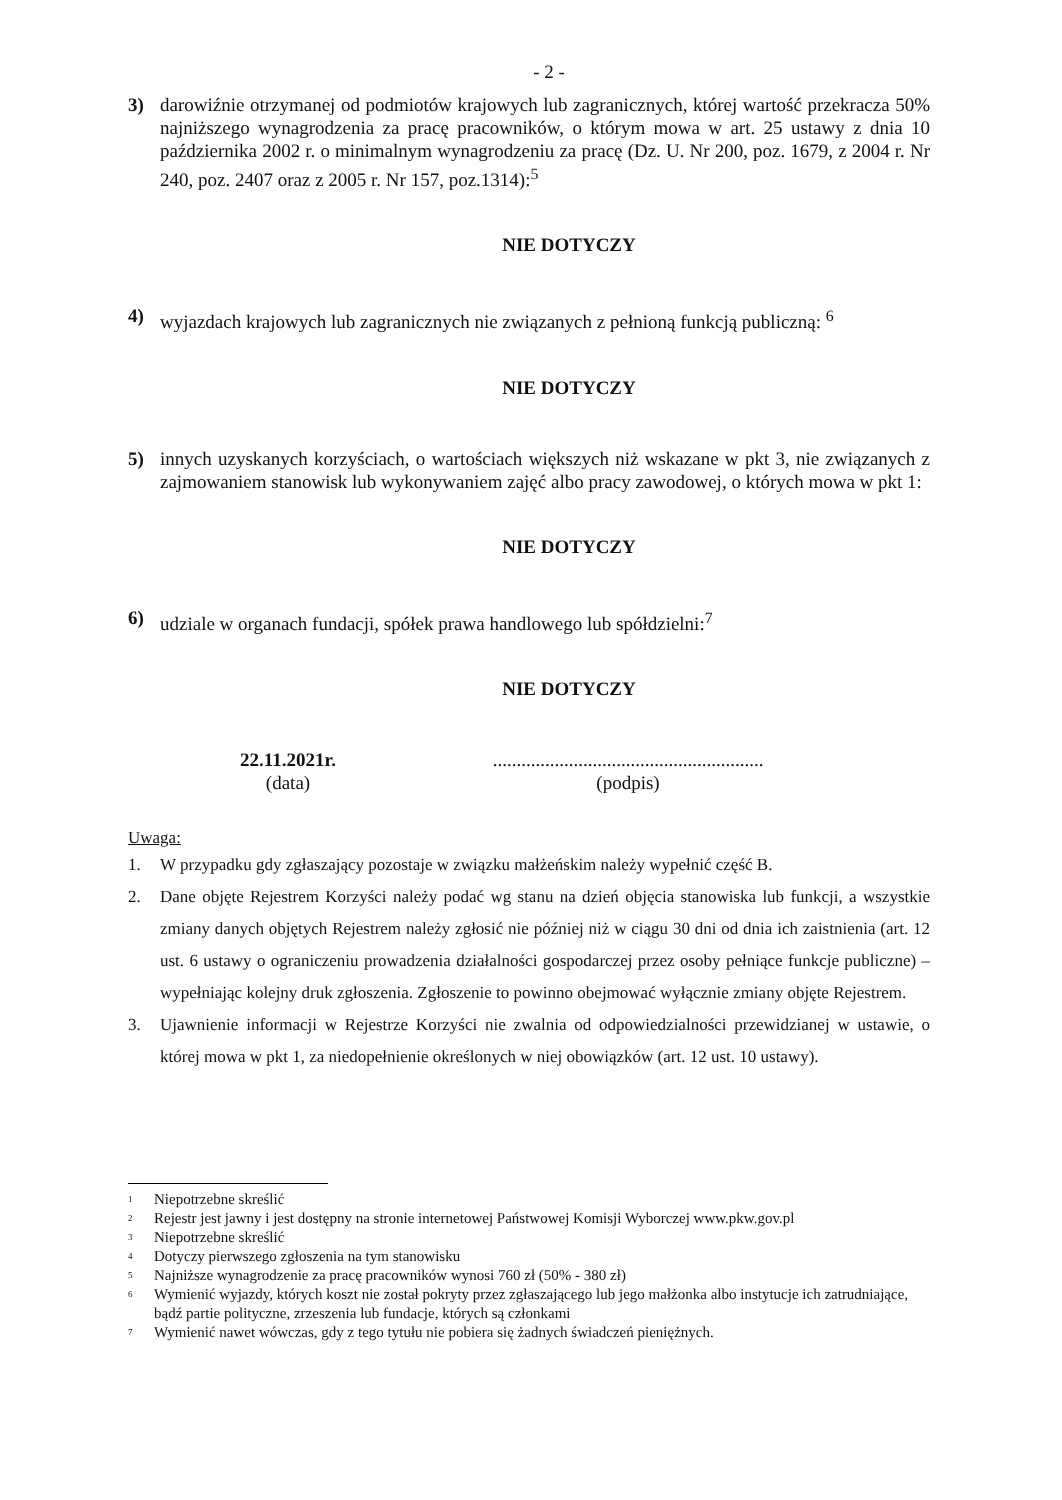- 2 -
3) darowiźnie otrzymanej od podmiotów krajowych lub zagranicznych, której wartość przekracza 50% najniższego wynagrodzenia za pracę pracowników, o którym mowa w art. 25 ustawy z dnia 10 października 2002 r. o minimalnym wynagrodzeniu za pracę (Dz. U. Nr 200, poz. 1679, z 2004 r. Nr 240, poz. 2407 oraz z 2005 r. Nr 157, poz.1314):<sup>5</sup>
NIE DOTYCZY
4) wyjazdach krajowych lub zagranicznych nie związanych z pełnioną funkcją publiczną: <sup>6</sup>
NIE DOTYCZY
5) innych uzyskanych korzyściach, o wartościach większych niż wskazane w pkt 3, nie związanych z zajmowaniem stanowisk lub wykonywaniem zajęć albo pracy zawodowej, o których mowa w pkt 1:
NIE DOTYCZY
6) udziale w organach fundacji, spółek prawa handlowego lub spółdzielni:<sup>7</sup>
NIE DOTYCZY
22.11.2021r.
(data)
.........................................................
(podpis)
Uwaga:
1. W przypadku gdy zgłaszający pozostaje w związku małżeńskim należy wypełnić część B.
2. Dane objęte Rejestrem Korzyści należy podać wg stanu na dzień objęcia stanowiska lub funkcji, a wszystkie zmiany danych objętych Rejestrem należy zgłosić nie później niż w ciągu 30 dni od dnia ich zaistnienia (art. 12 ust. 6 ustawy o ograniczeniu prowadzenia działalności gospodarczej przez osoby pełniące funkcje publiczne) – wypełniając kolejny druk zgłoszenia. Zgłoszenie to powinno obejmować wyłącznie zmiany objęte Rejestrem.
3. Ujawnienie informacji w Rejestrze Korzyści nie zwalnia od odpowiedzialności przewidzianej w ustawie, o której mowa w pkt 1, za niedopełnienie określonych w niej obowiązków (art. 12 ust. 10 ustawy).
<sup>1</sup> Niepotrzebne skreślić
<sup>2</sup> Rejestr jest jawny i jest dostępny na stronie internetowej Państwowej Komisji Wyborczej www.pkw.gov.pl
<sup>3</sup> Niepotrzebne skreślić
<sup>4</sup> Dotyczy pierwszego zgłoszenia na tym stanowisku
<sup>5</sup> Najniższe wynagrodzenie za pracę pracowników wynosi 760 zł (50% - 380 zł)
<sup>6</sup> Wymienić wyjazdy, których koszt nie został pokryty przez zgłaszającego lub jego małżonka albo instytucje ich zatrudniające, bądź partie polityczne, zrzeszenia lub fundacje, których są członkami
<sup>7</sup> Wymienić nawet wówczas, gdy z tego tytułu nie pobiera się żadnych świadczeń pieniężnych.